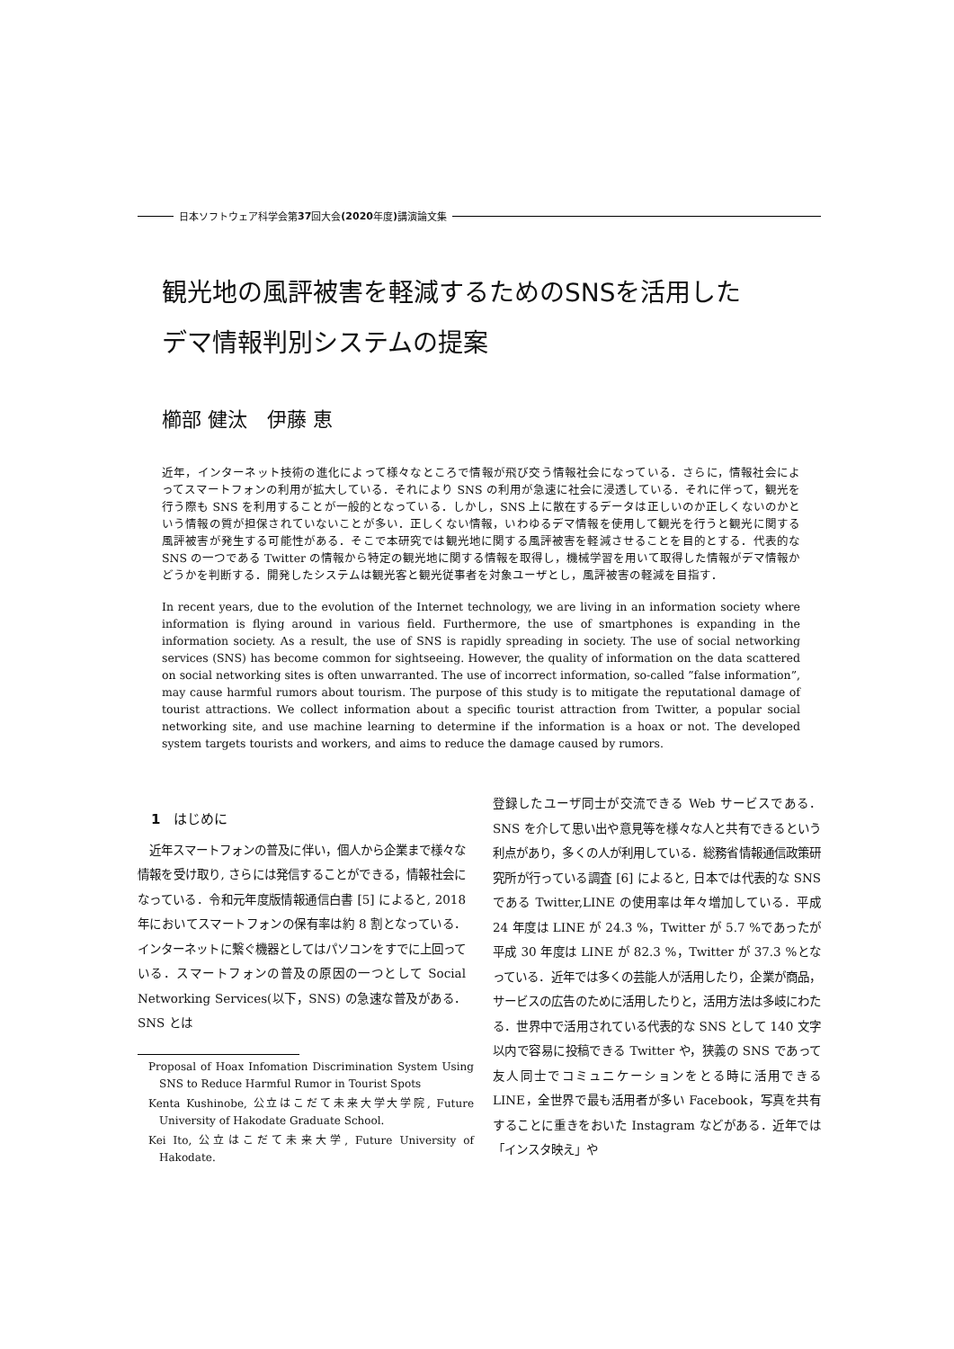日本ソフトウェア科学会第 37 回大会 (2020 年度) 講演論文集
観光地の風評被害を軽減するためのSNSを活用した
デマ情報判別システムの提案
櫛部 健汰　伊藤 恵
近年，インターネット技術の進化によって様々なところで情報が飛び交う情報社会になっている．さらに，情報社会によってスマートフォンの利用が拡大している．それにより SNS の利用が急速に社会に浸透している．それに伴って，観光を行う際も SNS を利用することが一般的となっている．しかし，SNS 上に散在するデータは正しいのか正しくないのかという情報の質が担保されていないことが多い．正しくない情報，いわゆるデマ情報を使用して観光を行うと観光に関する風評被害が発生する可能性がある．そこで本研究では観光地に関する風評被害を軽減させることを目的とする．代表的な SNS の一つである Twitter の情報から特定の観光地に関する情報を取得し，機械学習を用いて取得した情報がデマ情報かどうかを判断する．開発したシステムは観光客と観光従事者を対象ユーザとし，風評被害の軽減を目指す．
In recent years, due to the evolution of the Internet technology, we are living in an information society where information is flying around in various field. Furthermore, the use of smartphones is expanding in the information society. As a result, the use of SNS is rapidly spreading in society. The use of social networking services (SNS) has become common for sightseeing. However, the quality of information on the data scattered on social networking sites is often unwarranted. The use of incorrect information, so-called ”false information”, may cause harmful rumors about tourism. The purpose of this study is to mitigate the reputational damage of tourist attractions. We collect information about a specific tourist attraction from Twitter, a popular social networking site, and use machine learning to determine if the information is a hoax or not. The developed system targets tourists and workers, and aims to reduce the damage caused by rumors.
1　はじめに
　近年スマートフォンの普及に伴い，個人から企業まで様々な情報を受け取り, さらには発信することができる，情報社会になっている．令和元年度版情報通信白書 [5] によると, 2018 年においてスマートフォンの保有率は約 8 割となっている．インターネットに繋ぐ機器としてはパソコンをすでに上回っている．スマートフォンの普及の原因の一つとして Social Networking Services(以下，SNS) の急速な普及がある．SNS とは
Proposal of Hoax Infomation Discrimination System Using SNS to Reduce Harmful Rumor in Tourist Spots
Kenta Kushinobe, 公立はこだて未来大学大学院, Future University of Hakodate Graduate School.
Kei Ito, 公立はこだて未来大学, Future University of Hakodate.
登録したユーザ同士が交流できる Web サービスである．SNS を介して思い出や意見等を様々な人と共有できるという利点があり，多くの人が利用している．総務省情報通信政策研究所が行っている調査 [6] によると, 日本では代表的な SNS である Twitter,LINE の使用率は年々増加している．平成 24 年度は LINE が 24.3 %，Twitter が 5.7 %であったが平成 30 年度は LINE が 82.3 %，Twitter が 37.3 %となっている．近年では多くの芸能人が活用したり，企業が商品，サービスの広告のために活用したりと，活用方法は多岐にわたる．世界中で活用されている代表的な SNS として 140 文字以内で容易に投稿できる Twitter や，狭義の SNS であって友人同士でコミュニケーションをとる時に活用できる LINE，全世界で最も活用者が多い Facebook，写真を共有することに重きをおいた Instagram などがある．近年では「インスタ映え」や